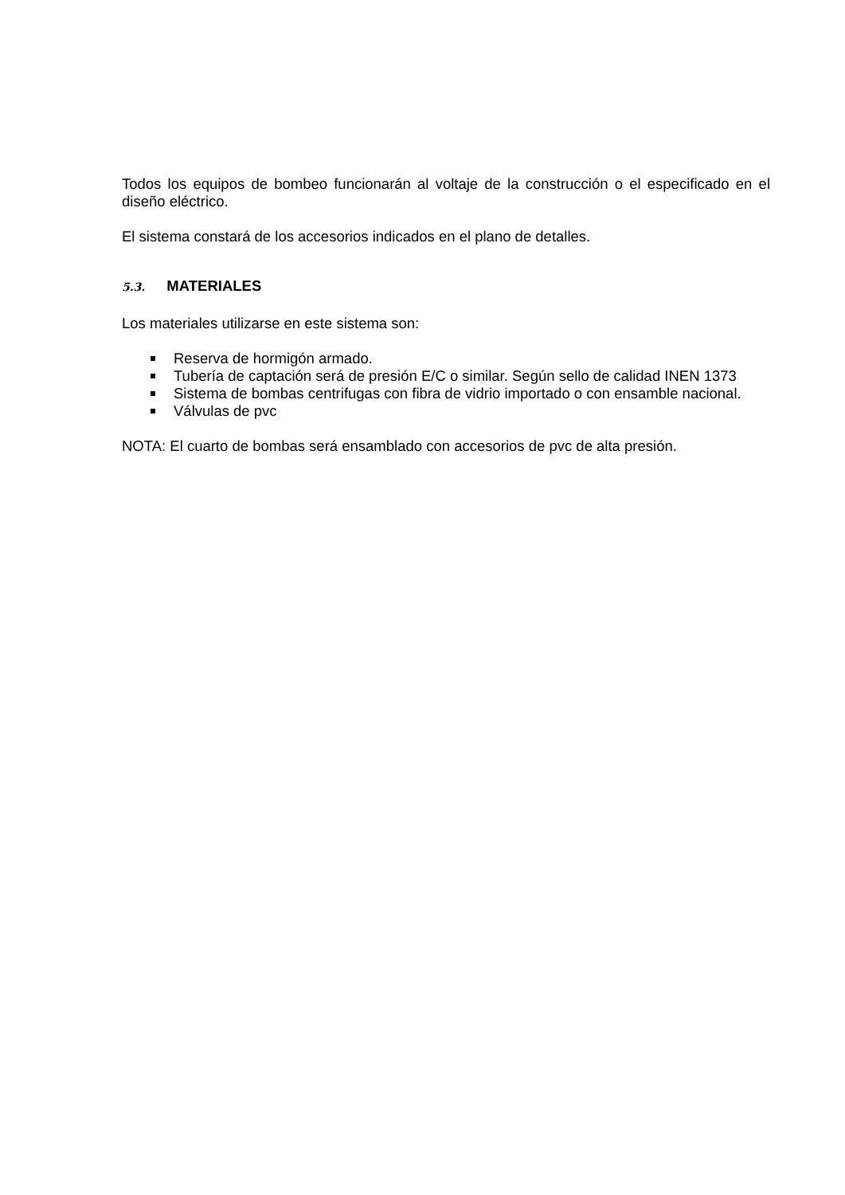Todos los equipos de bombeo funcionarán al voltaje de la construcción o el especificado en el diseño eléctrico.
El sistema constará de los accesorios indicados en el plano de detalles.
5.3. MATERIALES
Los materiales utilizarse en este sistema son:
Reserva de hormigón armado.
Tubería de captación será de presión E/C o similar. Según sello de calidad INEN 1373
Sistema de bombas centrifugas con fibra de vidrio importado o con ensamble nacional.
Válvulas de pvc
NOTA: El cuarto de bombas será ensamblado con accesorios de pvc de alta presión.